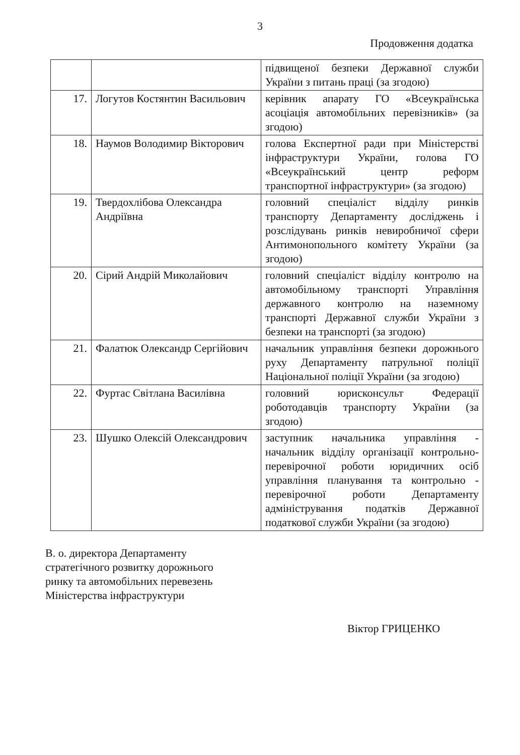3
Продовження додатка
| | | підвищеної безпеки Державної служби України з питань праці (за згодою) |
| 17. | Логутов Костянтин Васильович | керівник апарату ГО «Всеукраїнська асоціація автомобільних перевізників» (за згодою) |
| 18. | Наумов Володимир Вікторович | голова Експертної ради при Міністерстві інфраструктури України, голова ГО «Всеукраїнський центр реформ транспортної інфраструктури» (за згодою) |
| 19. | Твердохлібова Олександра Андріївна | головний спеціаліст відділу ринків транспорту Департаменту досліджень і розслідувань ринків невиробничої сфери Антимонопольного комітету України (за згодою) |
| 20. | Сірий Андрій Миколайович | головний спеціаліст відділу контролю на автомобільному транспорті Управління державного контролю на наземному транспорті Державної служби України з безпеки на транспорті (за згодою) |
| 21. | Фалатюк Олександр Сергійович | начальник управління безпеки дорожнього руху Департаменту патрульної поліції Національної поліції України (за згодою) |
| 22. | Фуртас Світлана Василівна | головний юрисконсульт Федерації роботодавців транспорту України (за згодою) |
| 23. | Шушко Олексій Олександрович | заступник начальника управління - начальник відділу організації контрольно-перевірочної роботи юридичних осіб управління планування та контрольно - перевірочної роботи Департаменту адміністрування податків Державної податкової служби України (за згодою) |
В. о. директора Департаменту
стратегічного розвитку дорожнього
ринку та автомобільних перевезень
Міністерства інфраструктури
Віктор ГРИЦЕНКО